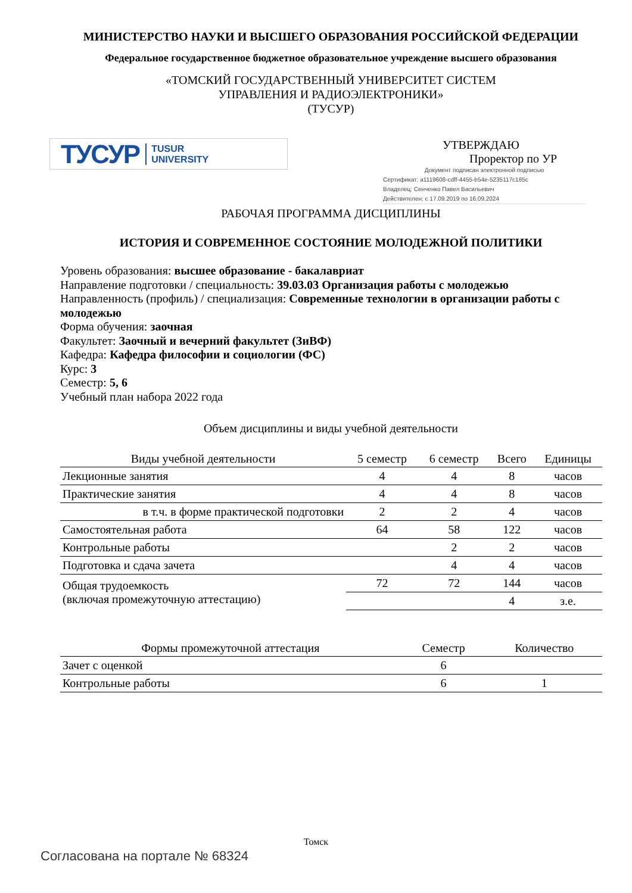МИНИСТЕРСТВО НАУКИ И ВЫСШЕГО ОБРАЗОВАНИЯ РОССИЙСКОЙ ФЕДЕРАЦИИ
Федеральное государственное бюджетное образовательное учреждение высшего образования
«ТОМСКИЙ ГОСУДАРСТВЕННЫЙ УНИВЕРСИТЕТ СИСТЕМ
УПРАВЛЕНИЯ И РАДИОЭЛЕКТРОНИКИ»
(ТУСУР)
ТУСУР TUSUR
UNIVERSITY
УТВЕРЖДАЮ
Проректор по УР
Документ подписан электронной подписью
Сертификат: a1119608-cdff-4455-b54e-5235117c185c
Владелец: Сенченко Павел Васильевич
Действителен: с 17.09.2019 по 16.09.2024
РАБОЧАЯ ПРОГРАММА ДИСЦИПЛИНЫ
ИСТОРИЯ И СОВРЕМЕННОЕ СОСТОЯНИЕ МОЛОДЕЖНОЙ ПОЛИТИКИ
Уровень образования: высшее образование - бакалавриат
Направление подготовки / специальность: 39.03.03 Организация работы с молодежью
Направленность (профиль) / специализация: Современные технологии в организации работы с молодежью
Форма обучения: заочная
Факультет: Заочный и вечерний факультет (ЗиВФ)
Кафедра: Кафедра философии и социологии (ФС)
Курс: 3
Семестр: 5, 6
Учебный план набора 2022 года
Объем дисциплины и виды учебной деятельности
| Виды учебной деятельности | 5 семестр | 6 семестр | Всего | Единицы |
| --- | --- | --- | --- | --- |
| Лекционные занятия | 4 | 4 | 8 | часов |
| Практические занятия | 4 | 4 | 8 | часов |
| в т.ч. в форме практической подготовки | 2 | 2 | 4 | часов |
| Самостоятельная работа | 64 | 58 | 122 | часов |
| Контрольные работы | | 2 | 2 | часов |
| Подготовка и сдача зачета | | 4 | 4 | часов |
| Общая трудоемкость (включая промежуточную аттестацию) | 72 | 72 | 144 | часов |
| | | | 4 | з.е. |
| Формы промежуточной аттестация | Семестр | Количество |
| --- | --- | --- |
| Зачет с оценкой | 6 | |
| Контрольные работы | 6 | 1 |
Томск
Согласована на портале № 68324